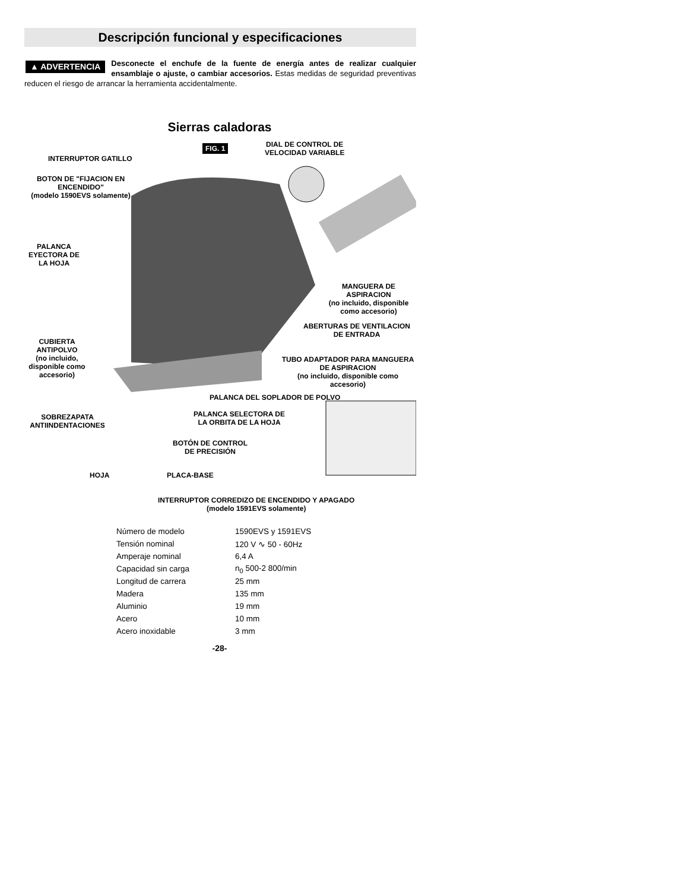Descripción funcional y especificaciones
▲ ADVERTENCIA Desconecte el enchufe de la fuente de energía antes de realizar cualquier ensamblaje o ajuste, o cambiar accesorios. Estas medidas de seguridad preventivas reducen el riesgo de arrancar la herramienta accidentalmente.
Sierras caladoras
FIG. 1
DIAL DE CONTROL DE
VELOCIDAD VARIABLE
INTERRUPTOR GATILLO
BOTON DE "FIJACION EN
ENCENDIDO"
(modelo 1590EVS solamente)
PALANCA
EYECTORA DE
LA HOJA
MANGUERA DE ASPIRACION
(no incluido, disponible
como accesorio)
ABERTURAS DE VENTILACION
DE ENTRADA
CUBIERTA
ANTIPOLVO
(no incluido,
disponible como
accesorio)
TUBO ADAPTADOR PARA MANGUERA
DE ASPIRACION
(no incluido, disponible como accesorio)
PALANCA DEL SOPLADOR DE POLVO
SOBREZAPATA
ANTIINDENTACIONES
PALANCA SELECTORA DE
LA ORBITA DE LA HOJA
BOTÓN DE CONTROL
DE PRECISIÓN
HOJA PLACA-BASE
INTERRUPTOR CORREDIZO DE ENCENDIDO Y APAGADO
(modelo 1591EVS solamente)
| Número de modelo | 1590EVS y 1591EVS |
| Tensión nominal | 120 V ∿ 50 - 60Hz |
| Amperaje nominal | 6,4 A |
| Capacidad sin carga | n<sub>0</sub> 500-2 800/min |
| Longitud de carrera | 25 mm |
| Madera | 135 mm |
| Aluminio | 19 mm |
| Acero | 10 mm |
| Acero inoxidable | 3 mm |
-28-